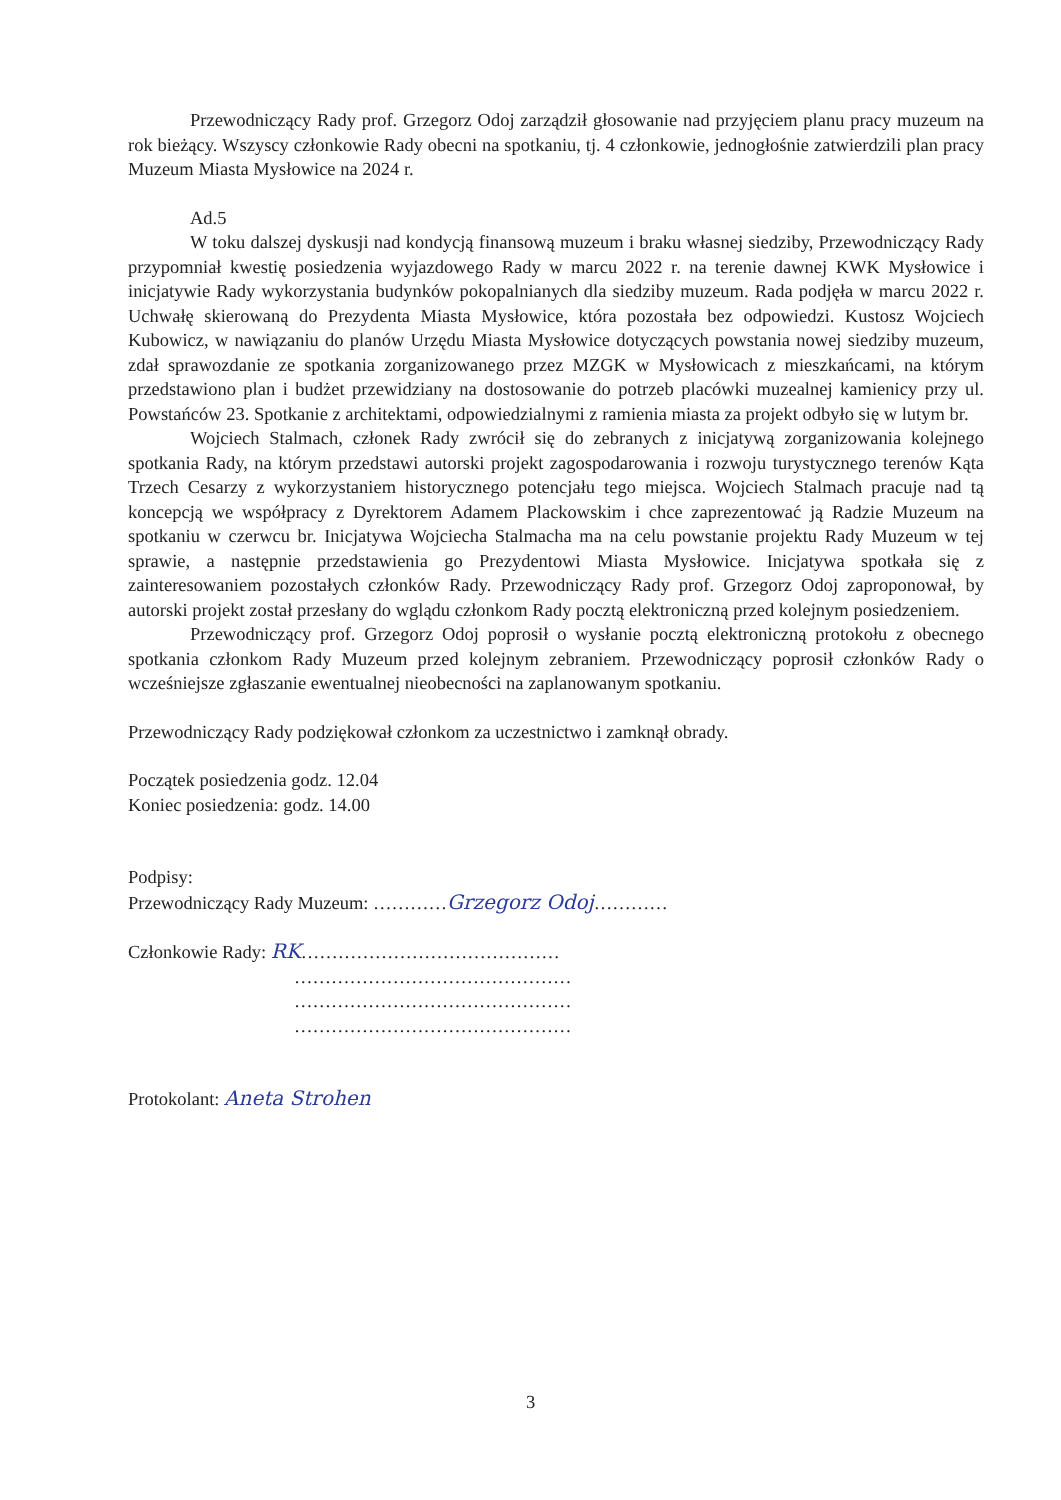Przewodniczący Rady prof. Grzegorz Odoj zarządził głosowanie nad przyjęciem planu pracy muzeum na rok bieżący. Wszyscy członkowie Rady obecni na spotkaniu, tj. 4 członkowie, jednogłośnie zatwierdzili plan pracy Muzeum Miasta Mysłowice na 2024 r.
Ad.5
W toku dalszej dyskusji nad kondycją finansową muzeum i braku własnej siedziby, Przewodniczący Rady przypomniał kwestię posiedzenia wyjazdowego Rady w marcu 2022 r. na terenie dawnej KWK Mysłowice i inicjatywie Rady wykorzystania budynków pokopalnianych dla siedziby muzeum. Rada podjęła w marcu 2022 r. Uchwałę skierowaną do Prezydenta Miasta Mysłowice, która pozostała bez odpowiedzi. Kustosz Wojciech Kubowicz, w nawiązaniu do planów Urzędu Miasta Mysłowice dotyczących powstania nowej siedziby muzeum, zdał sprawozdanie ze spotkania zorganizowanego przez MZGK w Mysłowicach z mieszkańcami, na którym przedstawiono plan i budżet przewidziany na dostosowanie do potrzeb placówki muzealnej kamienicy przy ul. Powstańców 23. Spotkanie z architektami, odpowiedzialnymi z ramienia miasta za projekt odbyło się w lutym br.
Wojciech Stalmach, członek Rady zwrócił się do zebranych z inicjatywą zorganizowania kolejnego spotkania Rady, na którym przedstawi autorski projekt zagospodarowania i rozwoju turystycznego terenów Kąta Trzech Cesarzy z wykorzystaniem historycznego potencjału tego miejsca. Wojciech Stalmach pracuje nad tą koncepcją we współpracy z Dyrektorem Adamem Plackowskim i chce zaprezentować ją Radzie Muzeum na spotkaniu w czerwcu br. Inicjatywa Wojciecha Stalmacha ma na celu powstanie projektu Rady Muzeum w tej sprawie, a następnie przedstawienia go Prezydentowi Miasta Mysłowice. Inicjatywa spotkała się z zainteresowaniem pozostałych członków Rady. Przewodniczący Rady prof. Grzegorz Odoj zaproponował, by autorski projekt został przesłany do wglądu członkom Rady pocztą elektroniczną przed kolejnym posiedzeniem.
Przewodniczący prof. Grzegorz Odoj poprosił o wysłanie pocztą elektroniczną protokołu z obecnego spotkania członkom Rady Muzeum przed kolejnym zebraniem. Przewodniczący poprosił członków Rady o wcześniejsze zgłaszanie ewentualnej nieobecności na zaplanowanym spotkaniu.
Przewodniczący Rady podziękował członkom za uczestnictwo i zamknął obrady.
Początek posiedzenia godz. 12.04
Koniec posiedzenia: godz. 14.00
Podpisy:
Przewodniczący Rady Muzeum: …………Grzegorz Odoj…………
Członkowie Rady: RK……………………………………
………………………………………
………………………………………
………………………………………
Protokolant: Aneta Strohen
3